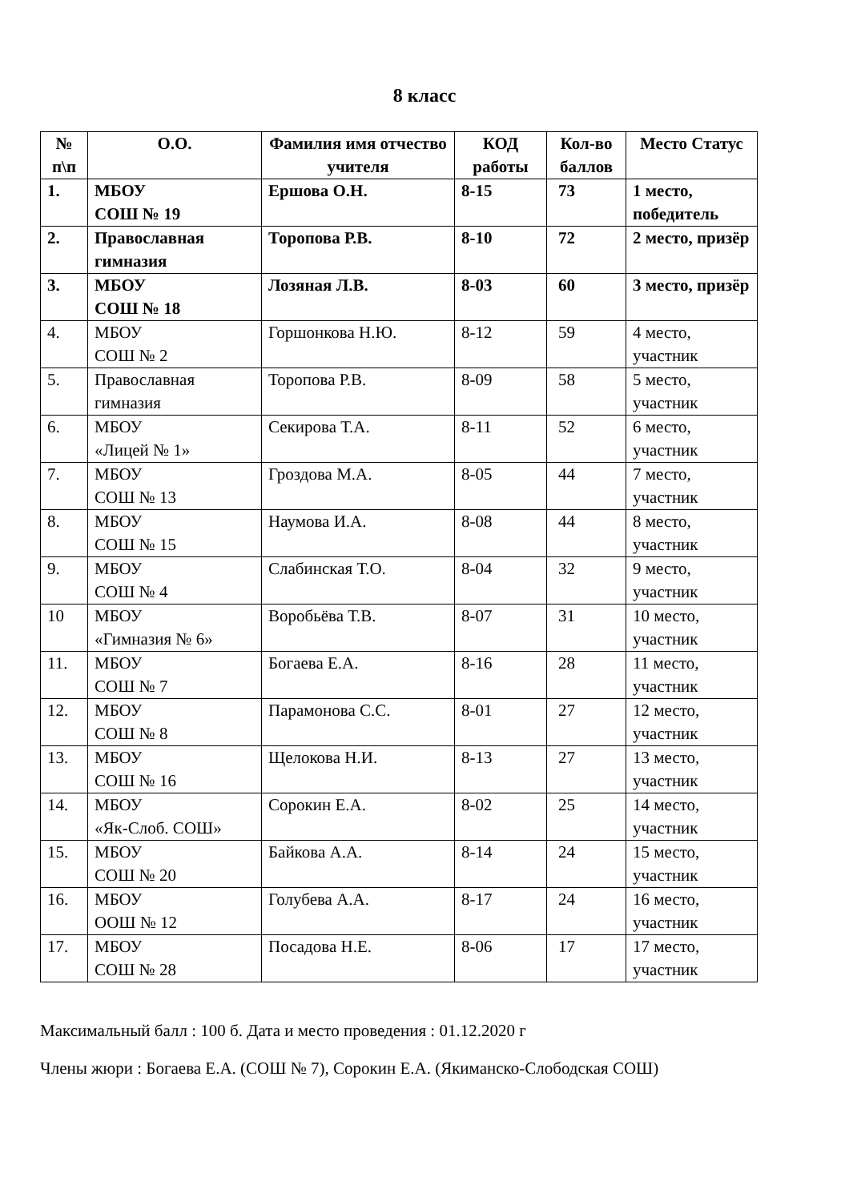8 класс
| № п\п | О.О. | Фамилия имя отчество учителя | КОД работы | Кол-во баллов | Место Статус |
| --- | --- | --- | --- | --- | --- |
| 1. | МБОУ СОШ № 19 | Ершова О.Н. | 8-15 | 73 | 1 место, победитель |
| 2. | Православная гимназия | Торопова Р.В. | 8-10 | 72 | 2 место, призёр |
| 3. | МБОУ СОШ № 18 | Лозяная Л.В. | 8-03 | 60 | 3 место, призёр |
| 4. | МБОУ СОШ № 2 | Горшонкова Н.Ю. | 8-12 | 59 | 4 место, участник |
| 5. | Православная гимназия | Торопова Р.В. | 8-09 | 58 | 5 место, участник |
| 6. | МБОУ «Лицей № 1» | Секирова Т.А. | 8-11 | 52 | 6 место, участник |
| 7. | МБОУ СОШ № 13 | Гроздова М.А. | 8-05 | 44 | 7 место, участник |
| 8. | МБОУ СОШ № 15 | Наумова И.А. | 8-08 | 44 | 8 место, участник |
| 9. | МБОУ СОШ № 4 | Слабинская Т.О. | 8-04 | 32 | 9 место, участник |
| 10 | МБОУ «Гимназия № 6» | Воробьёва Т.В. | 8-07 | 31 | 10 место, участник |
| 11. | МБОУ СОШ № 7 | Богаева Е.А. | 8-16 | 28 | 11 место, участник |
| 12. | МБОУ СОШ № 8 | Парамонова С.С. | 8-01 | 27 | 12 место, участник |
| 13. | МБОУ СОШ № 16 | Щелокова Н.И. | 8-13 | 27 | 13 место, участник |
| 14. | МБОУ «Як-Слоб. СОШ» | Сорокин Е.А. | 8-02 | 25 | 14 место, участник |
| 15. | МБОУ СОШ № 20 | Байкова А.А. | 8-14 | 24 | 15 место, участник |
| 16. | МБОУ ООШ № 12 | Голубева А.А. | 8-17 | 24 | 16 место, участник |
| 17. | МБОУ СОШ № 28 | Посадова Н.Е. | 8-06 | 17 | 17 место, участник |
Максимальный балл : 100 б. Дата и место проведения : 01.12.2020 г
Члены жюри : Богаева Е.А. (СОШ № 7), Сорокин Е.А. (Якиманско-Слободская СОШ)